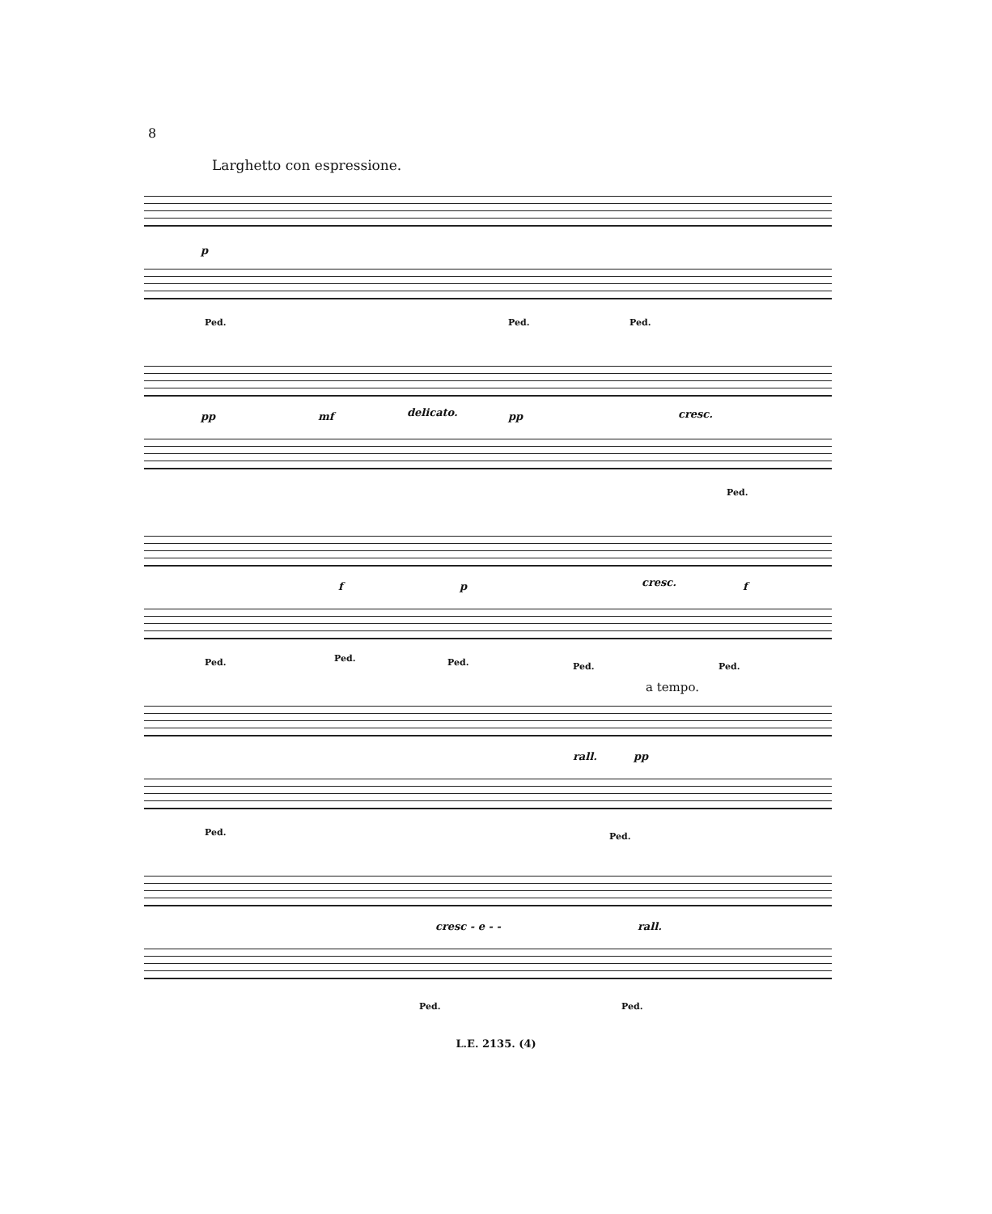8
Larghetto con espressione.
p
Ped. Ped. Ped.
pp mf delicato. pp cresc.
Ped.
f p cresc. f
Ped. Ped. Ped. Ped. Ped.
a tempo.
rall. pp
Ped. Ped.
cresc - e - - rall.
Ped. Ped.
L.E. 2135. (4)